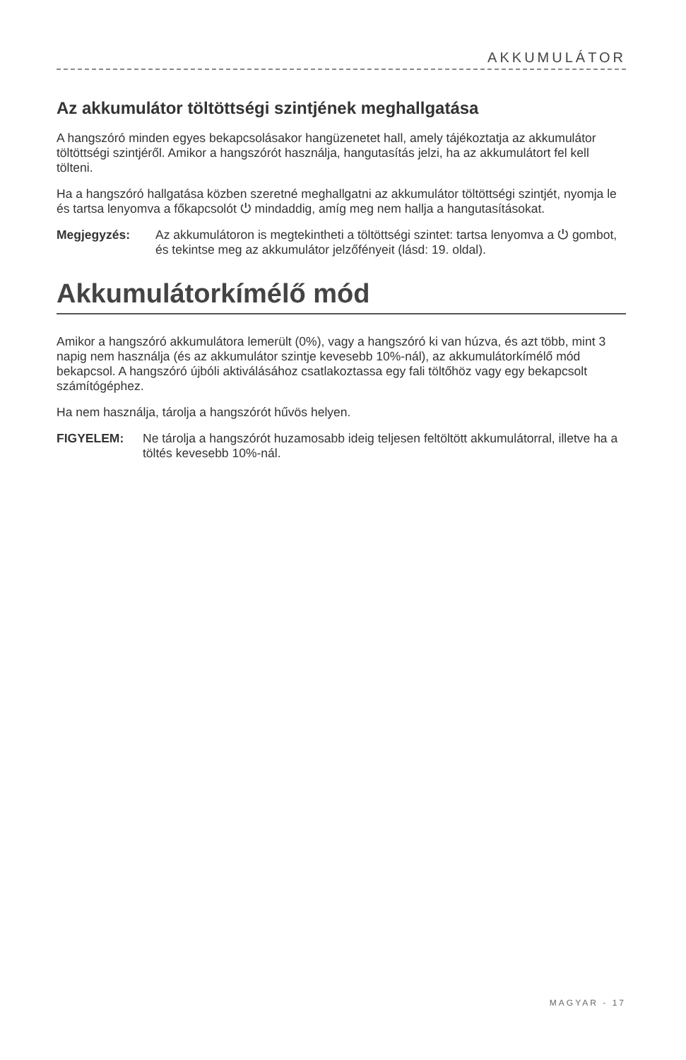AKKUMULÁTOR
Az akkumulátor töltöttségi szintjének meghallgatása
A hangszóró minden egyes bekapcsolásakor hangüzenetet hall, amely tájékoztatja az akkumulátor töltöttségi szintjéről. Amikor a hangszórót használja, hangutasítás jelzi, ha az akkumulátort fel kell tölteni.
Ha a hangszóró hallgatása közben szeretné meghallgatni az akkumulátor töltöttségi szintjét, nyomja le és tartsa lenyomva a főkapcsolót ⏻ mindaddig, amíg meg nem hallja a hangutasításokat.
Megjegyzés: Az akkumulátoron is megtekintheti a töltöttségi szintet: tartsa lenyomva a ⏻ gombot, és tekintse meg az akkumulátor jelzőfényeit (lásd: 19. oldal).
Akkumulátorkímélő mód
Amikor a hangszóró akkumulátora lemerült (0%), vagy a hangszóró ki van húzva, és azt több, mint 3 napig nem használja (és az akkumulátor szintje kevesebb 10%-nál), az akkumulátorkímélő mód bekapcsol. A hangszóró újbóli aktiválásához csatlakoztassa egy fali töltőhöz vagy egy bekapcsolt számítógéphez.
Ha nem használja, tárolja a hangszórót hűvös helyen.
FIGYELEM: Ne tárolja a hangszórót huzamosabb ideig teljesen feltöltött akkumulátorral, illetve ha a töltés kevesebb 10%-nál.
MAGYAR - 17